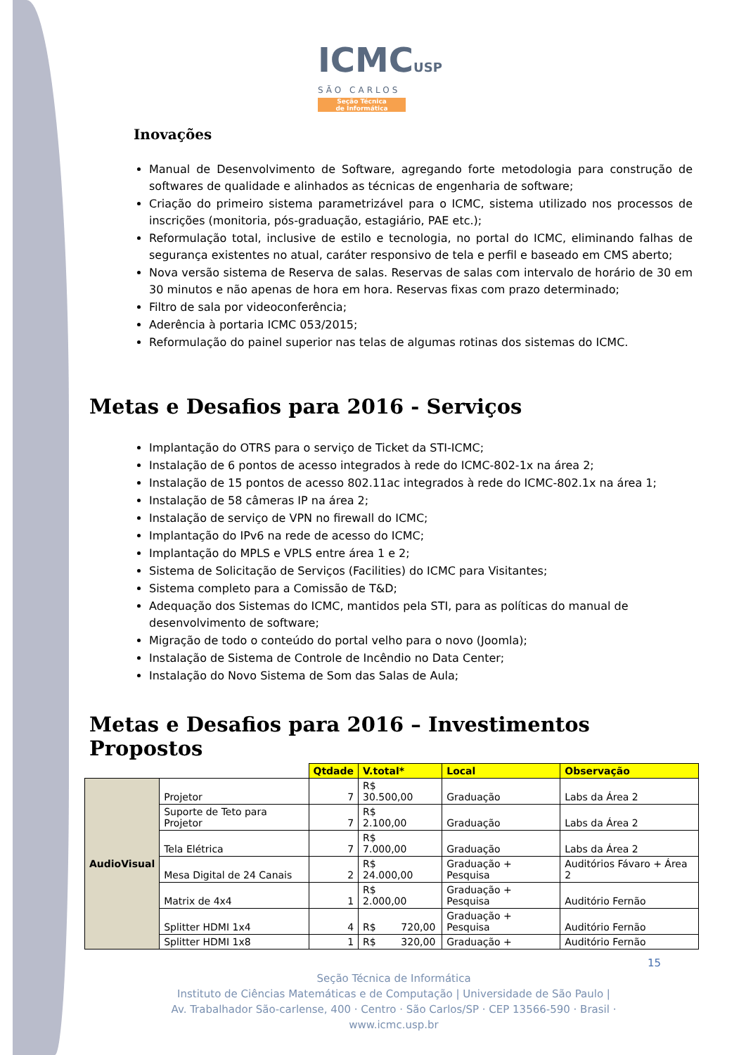ICMCUSP
SÃO CARLOS
Seção Técnica
de Informática
Inovações
Manual de Desenvolvimento de Software, agregando forte metodologia para construção de softwares de qualidade e alinhados as técnicas de engenharia de software;
Criação do primeiro sistema parametrizável para o ICMC, sistema utilizado nos processos de inscrições (monitoria, pós-graduação, estagiário, PAE etc.);
Reformulação total, inclusive de estilo e tecnologia, no portal do ICMC, eliminando falhas de segurança existentes no atual, caráter responsivo de tela e perfil e baseado em CMS aberto;
Nova versão sistema de Reserva de salas. Reservas de salas com intervalo de horário de 30 em 30 minutos e não apenas de hora em hora. Reservas fixas com prazo determinado;
Filtro de sala por videoconferência;
Aderência à portaria ICMC 053/2015;
Reformulação do painel superior nas telas de algumas rotinas dos sistemas do ICMC.
Metas e Desafios para 2016 - Serviços
Implantação do OTRS para o serviço de Ticket da STI-ICMC;
Instalação de 6 pontos de acesso integrados à rede do ICMC-802-1x na área 2;
Instalação de 15 pontos de acesso 802.11ac integrados à rede do ICMC-802.1x na área 1;
Instalação de 58 câmeras IP na área 2;
Instalação de serviço de VPN no firewall do ICMC;
Implantação do IPv6 na rede de acesso do ICMC;
Implantação do MPLS e VPLS entre área 1 e 2;
Sistema de Solicitação de Serviços (Facilities) do ICMC para Visitantes;
Sistema completo para a Comissão de T&D;
Adequação dos Sistemas do ICMC, mantidos pela STI, para as políticas do manual de desenvolvimento de software;
Migração de todo o conteúdo do portal velho para o novo (Joomla);
Instalação de Sistema de Controle de Incêndio no Data Center;
Instalação do Novo Sistema de Som das Salas de Aula;
Metas e Desafios para 2016 – Investimentos Propostos
| | | Qtdade | V.total* | Local | Observação |
| AudioVisual | Projetor | 7 | R$ 30.500,00 | Graduação | Labs da Área 2 |
| | Suporte de Teto para Projetor | 7 | R$ 2.100,00 | Graduação | Labs da Área 2 |
| | Tela Elétrica | 7 | R$ 7.000,00 | Graduação | Labs da Área 2 |
| | Mesa Digital de 24 Canais | 2 | R$ 24.000,00 | Graduação + Pesquisa | Auditórios Fávaro + Área 2 |
| | Matrix de 4x4 | 1 | R$ 2.000,00 | Graduação + Pesquisa | Auditório Fernão |
| | Splitter HDMI 1x4 | 4 | R$ 720,00 | Graduação + Pesquisa | Auditório Fernão |
| | Splitter HDMI 1x8 | 1 | R$ 320,00 | Graduação + | Auditório Fernão |
15
Seção Técnica de Informática
Instituto de Ciências Matemáticas e de Computação | Universidade de São Paulo |
Av. Trabalhador São-carlense, 400 · Centro · São Carlos/SP · CEP 13566-590 · Brasil · www.icmc.usp.br